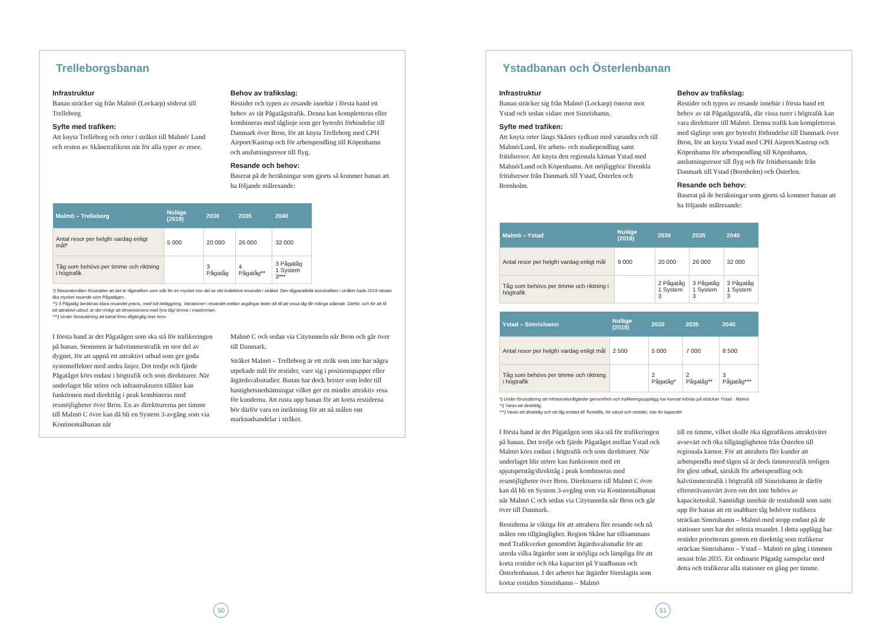Trelleborgsbanan
Infrastruktur
Banan sträcker sig från Malmö (Lockarp) söderut till Trelleborg
Syfte med trafiken:
Att knyta Trelleborg och orter i stråket till Malmö/ Lund och resten av Skånetrafikens nät för alla typer av resor.
Behov av trafikslag:
Restider och typen av resande innebär i första hand ett behov av tät Pågatågstrafik. Denna kan kompletteras eller kombineras med tåglinje som ger bytesfri förbindelse till Danmark över Bron, för att knyta Trelleborg med CPH Airport/Kastrup och för arbetspendling till Köpenhamn och anslutningsresor till flyg.
Resande och behov:
Baserat på de beräkningar som gjorts så kommer banan att ha följande målresande:
| Malmö – Trelleborg | Nuläge (2019) | 2030 | 2035 | 2040 |
| --- | --- | --- | --- | --- |
| Antal resor per helgfri vardag enligt mål* | 5 000 | 20 000 | 26 000 | 32 000 |
| Tåg som behövs per timme och riktning i högtrafik | | 3 Pågatåg | 4 Pågatåg** | 3 Pågatåg 1 System 3*** |
*) Resandemålen förutsätter att det är tågtrafiken som står för en mycket stor del av det kollektiva resandet i stråket. Den tågparallella busstrafiken i stråket hade 2019 nästan lika mycket resande som Pågatågen.
**) 3 Pågatåg beräknas klara resandet precis, med full beläggning. Variationer i resandet mellan avgångar leder då till att vissa tåg får många stående. Därför, och för att få ett attraktivt utbud, är det rimligt att dimensionera med fyra tåg/ timme i maxtimmen.
***) Under förutsättning att kanal finns tillgänglig över bron
I första hand är det Pågatågen som ska stå för trafikeringen på banan. Stommen är halvtimmestrafik en stor del av dygnet, för att uppnå ett attraktivt utbud som ger goda systemeffekter med andra linjer. Det tredje och fjärde Pågatåget körs endast i högtrafik och som direktturer. När underlaget blir större och infrastrukturen tillåter kan funktionen med direkttåg i peak kombineras med resmöjligheter över Bron. En av direktturerna per timme till Malmö C övre kan då bli en System 3-avgång som via Kontinentalbanan når
Malmö C och sedan via Citytunneln når Bron och går över till Danmark.
Stråket Malmö – Trelleborg är ett stråk som inte har några utpekade mål för restider, vare sig i positionspapper eller åtgärdsvalsstudier. Banan har dock brister som leder till hastighetsnedsättningar vilket ger en mindre attraktiv resa för kunderna. Att rusta upp banan för att korta restiderna bör därför vara en inriktning för att nå målen om marknadsandelar i stråket.
50
Ystadbanan och Österlenbanan
Infrastruktur
Banan sträcker sig från Malmö (Lockarp) österut mot Ystad och sedan vidare mot Simrishamn.
Syfte med trafiken:
Att knyta orter längs Skånes sydkust med varandra och till Malmö/Lund, för arbets- och studiependling samt fritidsresor. Att knyta den regionala kärnan Ystad med Malmö/Lund och Köpenhamn. Att möjliggöra/ förenkla fritidsresor från Danmark till Ystad, Österlen och Bornholm.
Behov av trafikslag:
Restider och typen av resande innebär i första hand ett behov av tät Pågatågstrafik, där vissa turer i högtrafik kan vara direktturer till Malmö. Denna trafik kan kompletteras med tåglinje som ger bytesfri förbindelse till Danmark över Bron, för att knyta Ystad med CPH Airport/Kastrup och Köpenhamn för arbetspendling till Köpenhamn, anslutningsresor till flyg och för fritidsresande från Danmark till Ystad (Bornholm) och Österlen.
Resande och behov:
Baserat på de beräkningar som gjorts så kommer banan att ha följande målresande:
| Malmö – Ystad | Nuläge (2019) | 2030 | 2035 | 2040 |
| --- | --- | --- | --- | --- |
| Antal resor per helgfri vardag enligt mål | 9 000 | 20 000 | 26 000 | 32 000 |
| Tåg som behövs per timme och riktning i högtrafik | | 2 Pågatåg 1 System 3 | 3 Pågatåg 1 System 3 | 3 Pågatåg 1 System 3 |
| Ystad – Simrishamn | Nuläge (2019) | 2030 | 2035 | 2040 |
| --- | --- | --- | --- | --- |
| Antal resor per helgfri vardag enligt mål | 2 500 | 5 000 | 7 000 | 8 500 |
| Tåg som behövs per timme och riktning i högtrafik | | 2 Pågatåg* | 2 Pågatåg** | 3 Pågatåg*** |
*) Under förutsättning att infrastrukturåtgärder genomförts och trafikeringsupplägg har kunnat införas på sträckan Ystad - Malmö
**) Varav ett direkttåg
***) Varav ett direkttåg och ett tåg endast till Tomelilla, för utbud och restider, inte för kapacitet
I första hand är det Pågatågen som ska stå för trafikeringen på banan. Det tredje och fjärde Pågatåget mellan Ystad och Malmö körs endast i högtrafik och som direktturer. När underlaget blir större kan funktionen med ett spjutspetståg/direkttåg i peak kombineras med resmöjligheter över Bron. Direktturen till Malmö C övre kan då bli en System 3-avgång som via Kontinentalbanan når Malmö C och sedan via Citytunneln når Bron och går över till Danmark.
Restiderna är viktiga för att attrahera fler resande och nå målen om tillgänglighet. Region Skåne har tillsammans med Trafikverket genomfört åtgärdsvalsstudie för att utreda vilka åtgärder som är möjliga och lämpliga för att korta restider och öka kapacitet på Ystadbanan och Österlenbanan. I det arbetet har åtgärder föreslagits som kortar restiden Simrishamn – Malmö
till en timme, vilket skulle öka tågtrafikens attraktivitet avsevärt och öka tillgängligheten från Österlen till regionala kärnor. För att attrahera fler kunder att arbetspendla med tågen så är dock timmestrafik troligen för glest utbud, särskilt för arbetspendling och halvtimmestrafik i högtrafik till Simrishamn är därför eftersträvansvärt även om det inte behövs av kapacitetsskäl. Samtidigt innebär de restidsmål som satts upp för banan att ett snabbare tåg behöver trafikera sträckan Simrishamn – Malmö med stopp endast på de stationer som har det största resandet. I detta upplägg har restider prioriterats genom ett direkttåg som trafikerar sträckan Simrishamn – Ystad – Malmö en gång i timmen senast från 2035. Ett ordinarie Pågatåg samspelar med detta och trafikerar alla stationer en gång per timme.
51